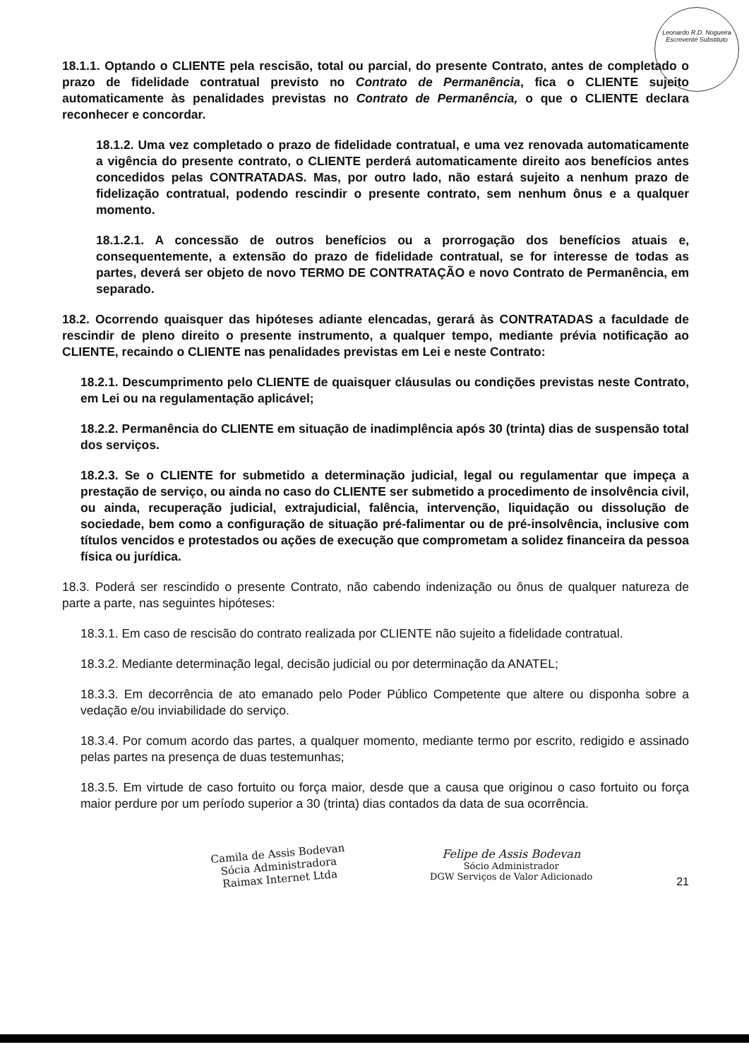Leonardo R.D. Nogueira
Escrevente Substituto
18.1.1. Optando o CLIENTE pela rescisão, total ou parcial, do presente Contrato, antes de completado o prazo de fidelidade contratual previsto no Contrato de Permanência, fica o CLIENTE sujeito automaticamente às penalidades previstas no Contrato de Permanência, o que o CLIENTE declara reconhecer e concordar.
18.1.2. Uma vez completado o prazo de fidelidade contratual, e uma vez renovada automaticamente a vigência do presente contrato, o CLIENTE perderá automaticamente direito aos benefícios antes concedidos pelas CONTRATADAS. Mas, por outro lado, não estará sujeito a nenhum prazo de fidelização contratual, podendo rescindir o presente contrato, sem nenhum ônus e a qualquer momento.
18.1.2.1. A concessão de outros benefícios ou a prorrogação dos benefícios atuais e, consequentemente, a extensão do prazo de fidelidade contratual, se for interesse de todas as partes, deverá ser objeto de novo TERMO DE CONTRATAÇÃO e novo Contrato de Permanência, em separado.
18.2. Ocorrendo quaisquer das hipóteses adiante elencadas, gerará às CONTRATADAS a faculdade de rescindir de pleno direito o presente instrumento, a qualquer tempo, mediante prévia notificação ao CLIENTE, recaindo o CLIENTE nas penalidades previstas em Lei e neste Contrato:
18.2.1. Descumprimento pelo CLIENTE de quaisquer cláusulas ou condições previstas neste Contrato, em Lei ou na regulamentação aplicável;
18.2.2. Permanência do CLIENTE em situação de inadimplência após 30 (trinta) dias de suspensão total dos serviços.
18.2.3. Se o CLIENTE for submetido a determinação judicial, legal ou regulamentar que impeça a prestação de serviço, ou ainda no caso do CLIENTE ser submetido a procedimento de insolvência civil, ou ainda, recuperação judicial, extrajudicial, falência, intervenção, liquidação ou dissolução de sociedade, bem como a configuração de situação pré-falimentar ou de pré-insolvência, inclusive com títulos vencidos e protestados ou ações de execução que comprometam a solidez financeira da pessoa física ou jurídica.
18.3. Poderá ser rescindido o presente Contrato, não cabendo indenização ou ônus de qualquer natureza de parte a parte, nas seguintes hipóteses:
18.3.1. Em caso de rescisão do contrato realizada por CLIENTE não sujeito a fidelidade contratual.
18.3.2. Mediante determinação legal, decisão judicial ou por determinação da ANATEL;
18.3.3. Em decorrência de ato emanado pelo Poder Público Competente que altere ou disponha sobre a vedação e/ou inviabilidade do serviço.
18.3.4. Por comum acordo das partes, a qualquer momento, mediante termo por escrito, redigido e assinado pelas partes na presença de duas testemunhas;
18.3.5. Em virtude de caso fortuito ou força maior, desde que a causa que originou o caso fortuito ou força maior perdure por um período superior a 30 (trinta) dias contados da data de sua ocorrência.
Camila de Assis Bodevan
Sócia Administradora
Raimax Internet Ltda
Felipe de Assis Bodevan
Sócio Administrador
DGW Serviços de Valor Adicionado
21